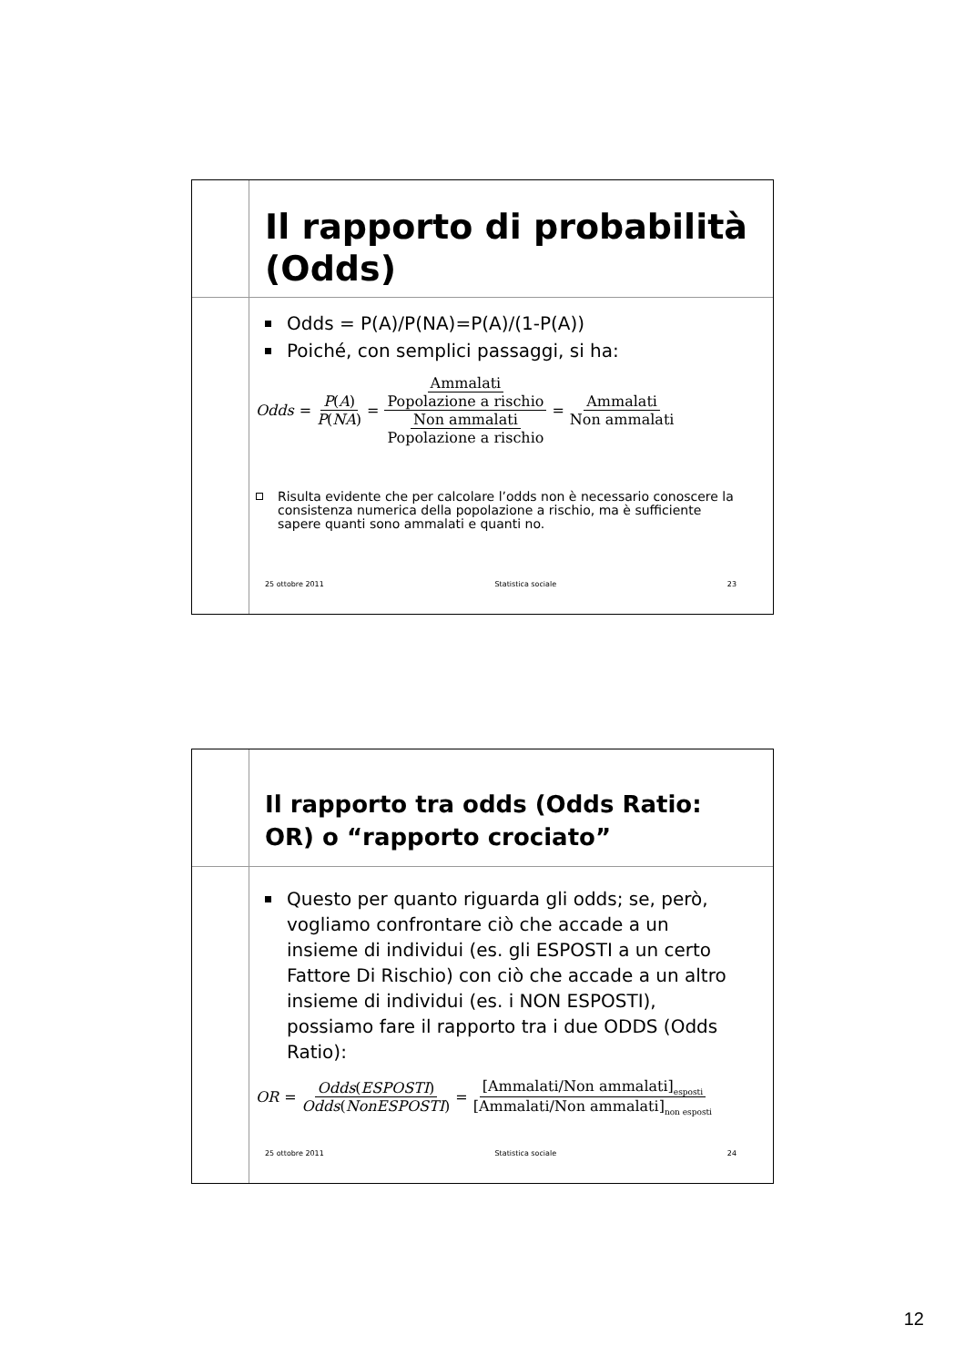Il rapporto di probabilità (Odds)
Odds = P(A)/P(NA)=P(A)/(1-P(A))
Poiché, con semplici passaggi, si ha:
Odds = P(A) P(NA) = Ammalati Popolazione a rischio Non ammalati Popolazione a rischio = Ammalati Non ammalati
Risulta evidente che per calcolare l’odds non è necessario conoscere la consistenza numerica della popolazione a rischio, ma è sufficiente sapere quanti sono ammalati e quanti no.
25 ottobre 2011 Statistica sociale 23
Il rapporto tra odds (Odds Ratio: OR) o “rapporto crociato”
Questo per quanto riguarda gli odds; se, però, vogliamo confrontare ciò che accade a un insieme di individui (es. gli ESPOSTI a un certo Fattore Di Rischio) con ciò che accade a un altro insieme di individui (es. i NON ESPOSTI), possiamo fare il rapporto tra i due ODDS (Odds Ratio):
OR = Odds(ESPOSTI) Odds(NonESPOSTI) = [Ammalati/Non ammalati]<sub>esposti</sub> [Ammalati/Non ammalati]<sub>non esposti</sub>
25 ottobre 2011 Statistica sociale 24
12